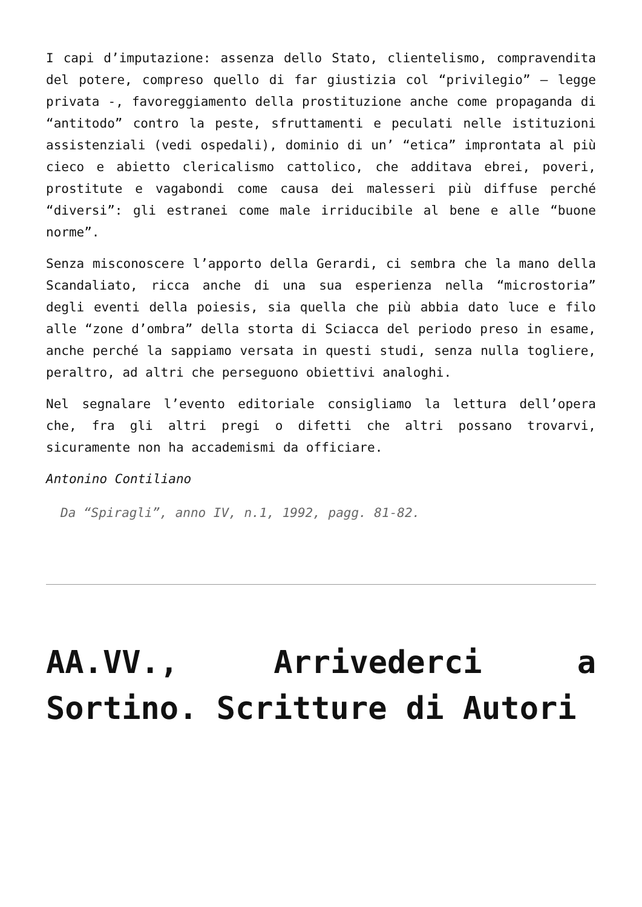I capi d’imputazione: assenza dello Stato, clientelismo, compravendita del potere, compreso quello di far giustizia col “privilegio” – legge privata -, favoreggiamento della prostituzione anche come propaganda di “antitodo” contro la peste, sfruttamenti e peculati nelle istituzioni assistenziali (vedi ospedali), dominio di un’ “etica” improntata al più cieco e abietto clericalismo cattolico, che additava ebrei, poveri, prostitute e vagabondi come causa dei malesseri più diffuse perché “diversi”: gli estranei come male irriducibile al bene e alle “buone norme”.
Senza misconoscere l’apporto della Gerardi, ci sembra che la mano della Scandaliato, ricca anche di una sua esperienza nella “microstoria” degli eventi della poiesis, sia quella che più abbia dato luce e filo alle “zone d’ombra” della storta di Sciacca del periodo preso in esame, anche perché la sappiamo versata in questi studi, senza nulla togliere, peraltro, ad altri che perseguono obiettivi analoghi.
Nel segnalare l’evento editoriale consigliamo la lettura dell’opera che, fra gli altri pregi o difetti che altri possano trovarvi, sicuramente non ha accademismi da officiare.
Antonino Contiliano
Da “Spiragli”, anno IV, n.1, 1992, pagg. 81-82.
AA.VV., Arrivederci a Sortino. Scritture di Autori